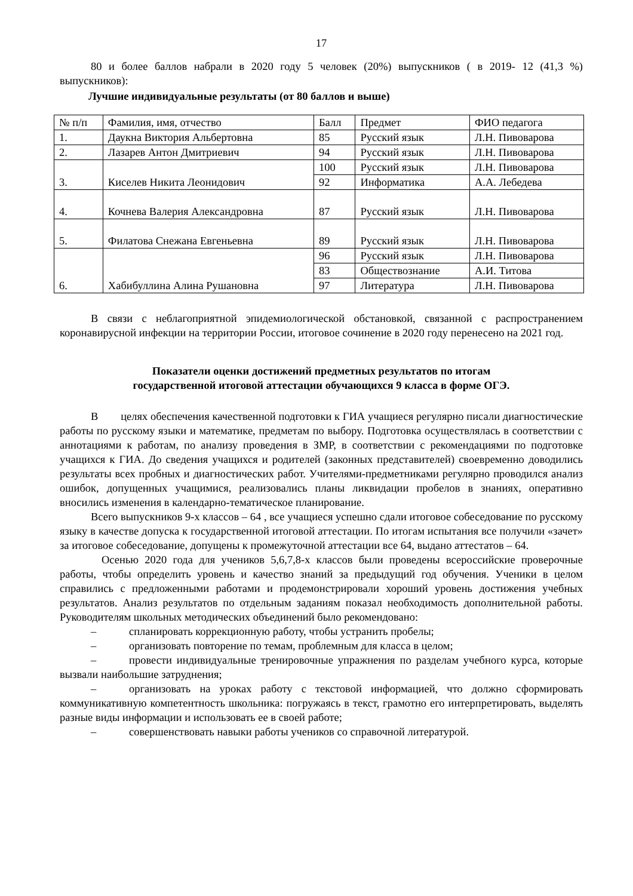17
80 и более баллов набрали в 2020 году 5 человек (20%) выпускников ( в 2019- 12 (41,3 %) выпускников):
Лучшие индивидуальные результаты (от 80 баллов и выше)
| № п/п | Фамилия, имя, отчество | Балл | Предмет | ФИО педагога |
| 1. | Даукна Виктория Альбертовна | 85 | Русский язык | Л.Н. Пивоварова |
| 2. | Лазарев Антон Дмитриевич | 94 | Русский язык | Л.Н. Пивоварова |
| 3. | Киселев Никита Леонидович | 100 | Русский язык | Л.Н. Пивоварова |
| | | 92 | Информатика | А.А. Лебедева |
| 4. | Кочнева Валерия Александровна | 87 | Русский язык | Л.Н. Пивоварова |
| 5. | Филатова Снежана Евгеньевна | 89 | Русский язык | Л.Н. Пивоварова |
| 6. | Хабибуллина Алина Рушановна | 96 | Русский язык | Л.Н. Пивоварова |
| | | 83 | Обществознание | А.И. Титова |
| | | 97 | Литература | Л.Н. Пивоварова |
В связи с неблагоприятной эпидемиологической обстановкой, связанной с распространением коронавирусной инфекции на территории России, итоговое сочинение в 2020 году перенесено на 2021 год.
Показатели оценки достижений предметных результатов по итогам
государственной итоговой аттестации обучающихся 9 класса в форме ОГЭ.
В целях обеспечения качественной подготовки к ГИА учащиеся регулярно писали диагностические работы по русскому языки и математике, предметам по выбору. Подготовка осуществлялась в соответствии с аннотациями к работам, по анализу проведения в ЗМР, в соответствии с рекомендациями по подготовке учащихся к ГИА. До сведения учащихся и родителей (законных представителей) своевременно доводились результаты всех пробных и диагностических работ. Учителями-предметниками регулярно проводился анализ ошибок, допущенных учащимися, реализовались планы ликвидации пробелов в знаниях, оперативно вносились изменения в календарно-тематическое планирование.
Всего выпускников 9-х классов – 64 , все учащиеся успешно сдали итоговое собеседование по русскому языку в качестве допуска к государственной итоговой аттестации. По итогам испытания все получили «зачет» за итоговое собеседование, допущены к промежуточной аттестации все 64, выдано аттестатов – 64.
Осенью 2020 года для учеников 5,6,7,8-х классов были проведены всероссийские проверочные работы, чтобы определить уровень и качество знаний за предыдущий год обучения. Ученики в целом справились с предложенными работами и продемонстрировали хороший уровень достижения учебных результатов. Анализ результатов по отдельным заданиям показал необходимость дополнительной работы. Руководителям школьных методических объединений было рекомендовано:
– спланировать коррекционную работу, чтобы устранить пробелы;
– организовать повторение по темам, проблемным для класса в целом;
– провести индивидуальные тренировочные упражнения по разделам учебного курса, которые вызвали наибольшие затруднения;
– организовать на уроках работу с текстовой информацией, что должно сформировать коммуникативную компетентность школьника: погружаясь в текст, грамотно его интерпретировать, выделять разные виды информации и использовать ее в своей работе;
– совершенствовать навыки работы учеников со справочной литературой.